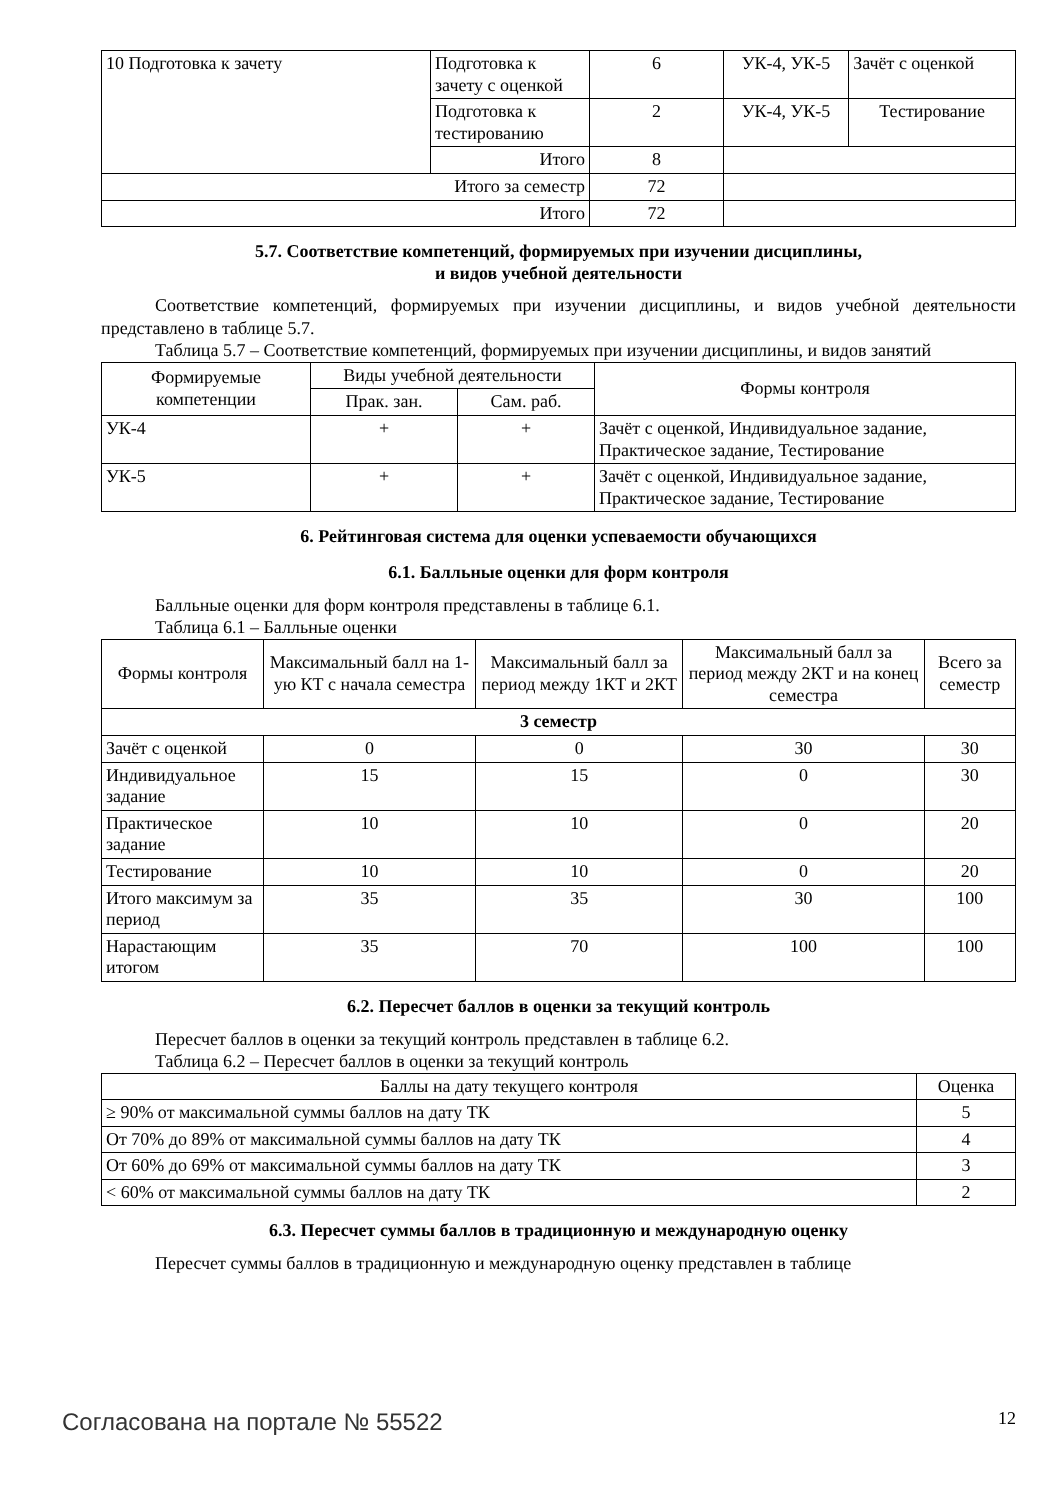| 10 Подготовка к зачету | Подготовка к зачету с оценкой | 6 | УК-4, УК-5 | Зачёт с оценкой |
| | Подготовка к тестированию | 2 | УК-4, УК-5 | Тестирование |
| | Итого | 8 | | |
| Итого за семестр | | 72 | | |
| Итого | | 72 | | |
5.7. Соответствие компетенций, формируемых при изучении дисциплины,
и видов учебной деятельности
Соответствие компетенций, формируемых при изучении дисциплины, и видов учебной деятельности представлено в таблице 5.7.
Таблица 5.7 – Соответствие компетенций, формируемых при изучении дисциплины, и видов занятий
| Формируемые компетенции | Виды учебной деятельности | | Формы контроля |
| --- | --- | --- | --- |
| | Прак. зан. | Сам. раб. | |
| УК-4 | + | + | Зачёт с оценкой, Индивидуальное задание, Практическое задание, Тестирование |
| УК-5 | + | + | Зачёт с оценкой, Индивидуальное задание, Практическое задание, Тестирование |
6. Рейтинговая система для оценки успеваемости обучающихся
6.1. Балльные оценки для форм контроля
Балльные оценки для форм контроля представлены в таблице 6.1.
Таблица 6.1 – Балльные оценки
| Формы контроля | Максимальный балл на 1-ую КТ с начала семестра | Максимальный балл за период между 1КТ и 2КТ | Максимальный балл за период между 2КТ и на конец семестра | Всего за семестр |
| --- | --- | --- | --- | --- |
| 3 семестр | | | | |
| Зачёт с оценкой | 0 | 0 | 30 | 30 |
| Индивидуальное задание | 15 | 15 | 0 | 30 |
| Практическое задание | 10 | 10 | 0 | 20 |
| Тестирование | 10 | 10 | 0 | 20 |
| Итого максимум за период | 35 | 35 | 30 | 100 |
| Нарастающим итогом | 35 | 70 | 100 | 100 |
6.2. Пересчет баллов в оценки за текущий контроль
Пересчет баллов в оценки за текущий контроль представлен в таблице 6.2.
Таблица 6.2 – Пересчет баллов в оценки за текущий контроль
| Баллы на дату текущего контроля | Оценка |
| --- | --- |
| ≥ 90% от максимальной суммы баллов на дату ТК | 5 |
| От 70% до 89% от максимальной суммы баллов на дату ТК | 4 |
| От 60% до 69% от максимальной суммы баллов на дату ТК | 3 |
| < 60% от максимальной суммы баллов на дату ТК | 2 |
6.3. Пересчет суммы баллов в традиционную и международную оценку
Пересчет суммы баллов в традиционную и международную оценку представлен в таблице
Согласована на портале № 55522 12